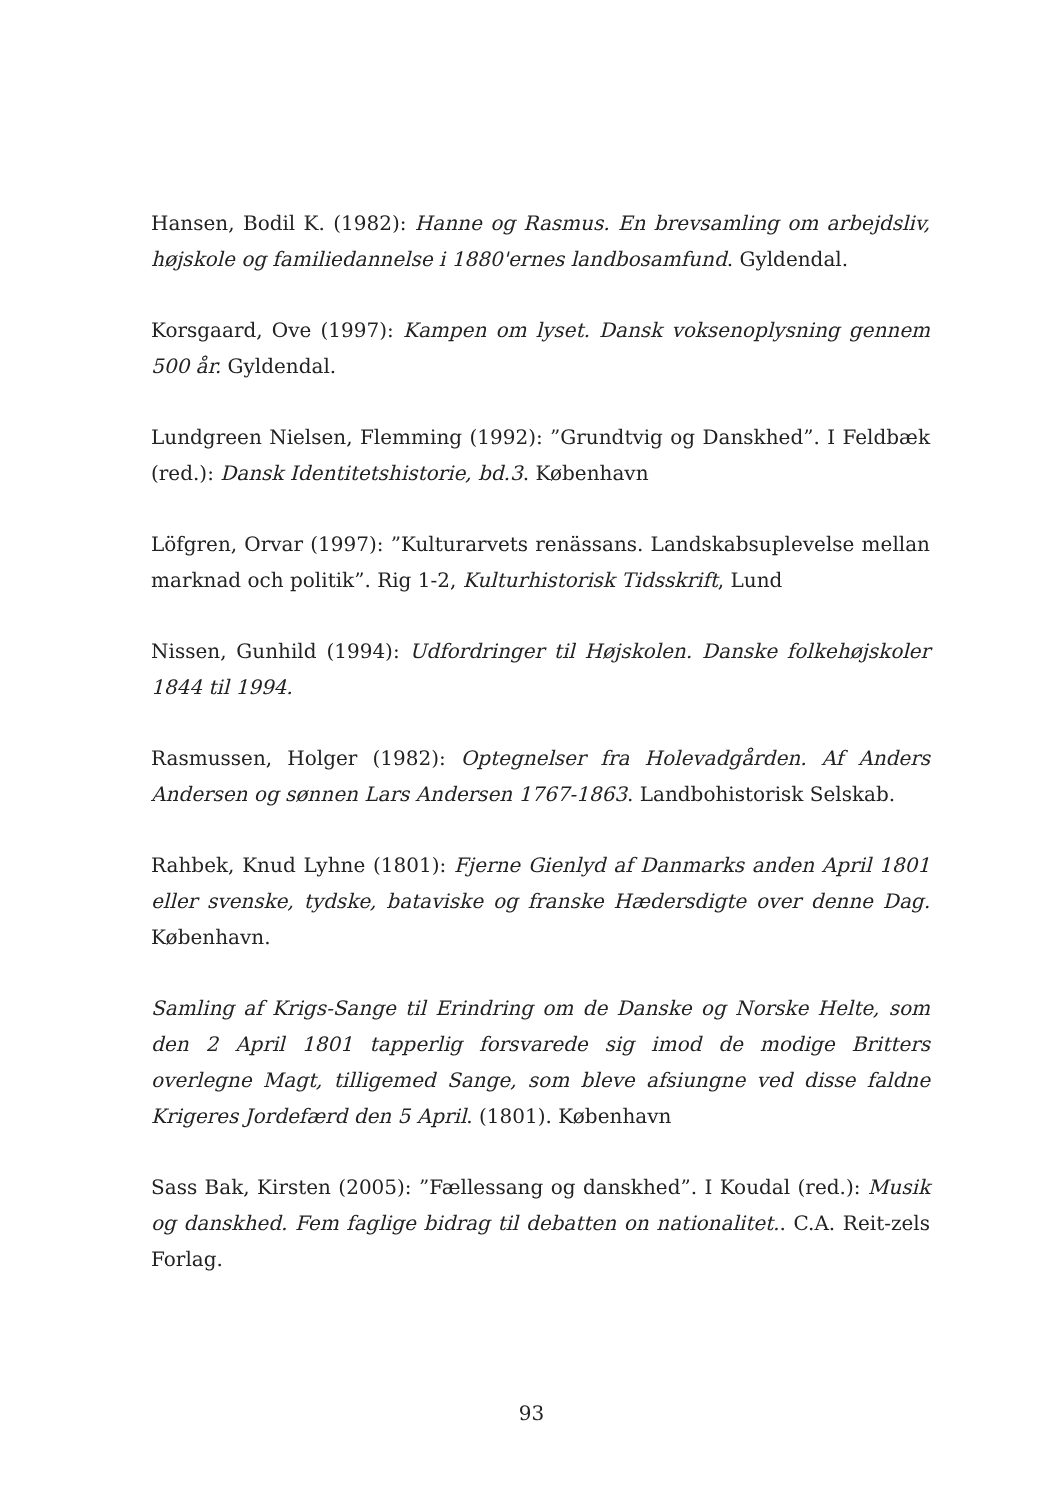Hansen, Bodil K. (1982): Hanne og Rasmus. En brevsamling om arbejdsliv, højskole og familiedannelse i 1880'ernes landbosamfund. Gyldendal.
Korsgaard, Ove (1997): Kampen om lyset. Dansk voksenoplysning gennem 500 år. Gyldendal.
Lundgreen Nielsen, Flemming (1992): ”Grundtvig og Danskhed”. I Feldbæk (red.): Dansk Identitetshistorie, bd.3. København
Löfgren, Orvar (1997): ”Kulturarvets renässans. Landskabsuplevelse mellan marknad och politik”. Rig 1-2, Kulturhistorisk Tidsskrift, Lund
Nissen, Gunhild (1994): Udfordringer til Højskolen. Danske folkehøjskoler 1844 til 1994.
Rasmussen, Holger (1982): Optegnelser fra Holevadgården. Af Anders Andersen og sønnen Lars Andersen 1767-1863. Landbohistorisk Selskab.
Rahbek, Knud Lyhne (1801): Fjerne Gienlyd af Danmarks anden April 1801 eller svenske, tydske, bataviske og franske Hædersdigte over denne Dag. København.
Samling af Krigs-Sange til Erindring om de Danske og Norske Helte, som den 2 April 1801 tapperlig forsvarede sig imod de modige Britters overlegne Magt, tilligemed Sange, som bleve afsiungne ved disse faldne Krigeres Jordefærd den 5 April. (1801). København
Sass Bak, Kirsten (2005): ”Fællessang og danskhed”. I Koudal (red.): Musik og danskhed. Fem faglige bidrag til debatten on nationalitet.. C.A. Reit-zels Forlag.
93